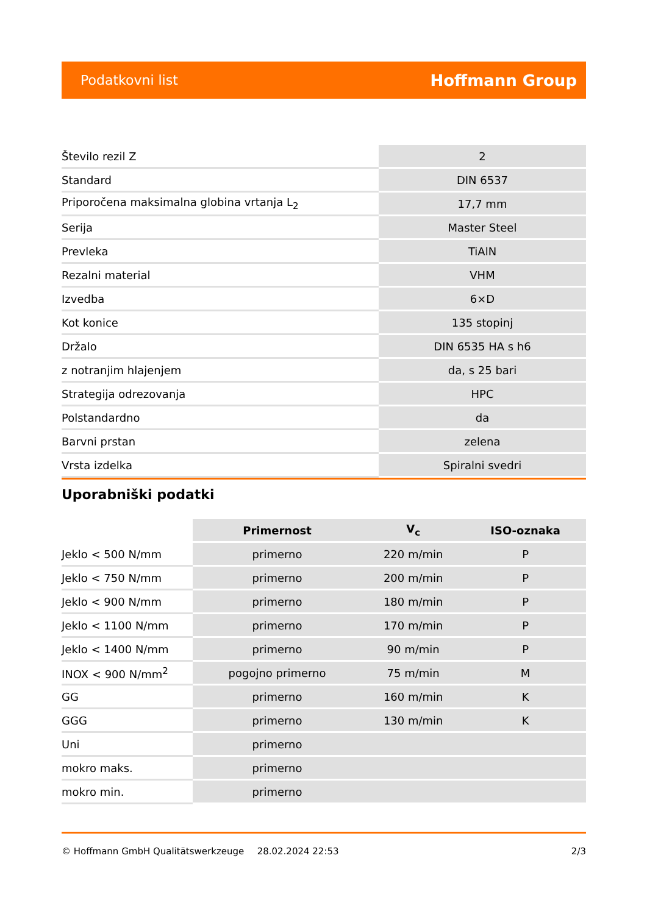Podatkovni list Hoffmann Group
| Število rezil Z | 2 |
| Standard | DIN 6537 |
| Priporočena maksimalna globina vrtanja L<sub>2</sub> | 17,7 mm |
| Serija | Master Steel |
| Prevleka | TiAlN |
| Rezalni material | VHM |
| Izvedba | 6×D |
| Kot konice | 135 stopinj |
| Držalo | DIN 6535 HA s h6 |
| z notranjim hlajenjem | da, s 25 bari |
| Strategija odrezovanja | HPC |
| Polstandardno | da |
| Barvni prstan | zelena |
| Vrsta izdelka | Spiralni svedri |
Uporabniški podatki
| | Primernost | V<sub>c</sub> | ISO-oznaka |
| --- | --- | --- | --- |
| Jeklo < 500 N/mm | primerno | 220 m/min | P |
| Jeklo < 750 N/mm | primerno | 200 m/min | P |
| Jeklo < 900 N/mm | primerno | 180 m/min | P |
| Jeklo < 1100 N/mm | primerno | 170 m/min | P |
| Jeklo < 1400 N/mm | primerno | 90 m/min | P |
| INOX < 900 N/mm<sup>2</sup> | pogojno primerno | 75 m/min | M |
| GG | primerno | 160 m/min | K |
| GGG | primerno | 130 m/min | K |
| Uni | primerno | | |
| mokro maks. | primerno | | |
| mokro min. | primerno | | |
© Hoffmann GmbH Qualitätswerkzeuge 28.02.2024 22:53 2/3